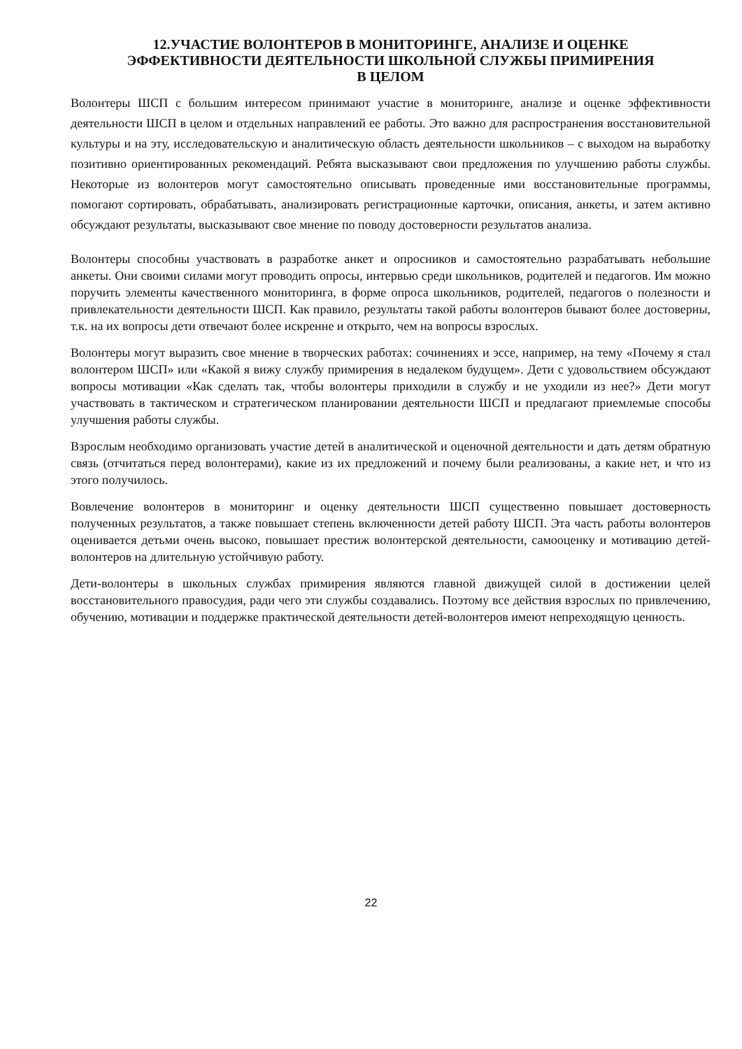12.УЧАСТИЕ ВОЛОНТЕРОВ В МОНИТОРИНГЕ, АНАЛИЗЕ И ОЦЕНКЕ
ЭФФЕКТИВНОСТИ ДЕЯТЕЛЬНОСТИ ШКОЛЬНОЙ СЛУЖБЫ ПРИМИРЕНИЯ
В ЦЕЛОМ
Волонтеры ШСП с большим интересом принимают участие в мониторинге, анализе и оценке эффективности деятельности ШСП в целом и отдельных направлений ее работы. Это важно для распространения восстановительной культуры и на эту, исследовательскую и аналитическую область деятельности школьников – с выходом на выработку позитивно ориентированных рекомендаций. Ребята высказывают свои предложения по улучшению работы службы. Некоторые из волонтеров могут самостоятельно описывать проведенные ими восстановительные программы, помогают сортировать, обрабатывать, анализировать регистрационные карточки, описания, анкеты, и затем активно обсуждают результаты, высказывают свое мнение по поводу достоверности результатов анализа.
Волонтеры способны участвовать в разработке анкет и опросников и самостоятельно разрабатывать небольшие анкеты. Они своими силами могут проводить опросы, интервью среди школьников, родителей и педагогов. Им можно поручить элементы качественного мониторинга, в форме опроса школьников, родителей, педагогов о полезности и привлекательности деятельности ШСП. Как правило, результаты такой работы волонтеров бывают более достоверны, т.к. на их вопросы дети отвечают более искренне и открыто, чем на вопросы взрослых.
Волонтеры могут выразить свое мнение в творческих работах: сочинениях и эссе, например, на тему «Почему я стал волонтером ШСП» или «Какой я вижу службу примирения в недалеком будущем». Дети с удовольствием обсуждают вопросы мотивации «Как сделать так, чтобы волонтеры приходили в службу и не уходили из нее?» Дети могут участвовать в тактическом и стратегическом планировании деятельности ШСП и предлагают приемлемые способы улучшения работы службы.
Взрослым необходимо организовать участие детей в аналитической и оценочной деятельности и дать детям обратную связь (отчитаться перед волонтерами), какие из их предложений и почему были реализованы, а какие нет, и что из этого получилось.
Вовлечение волонтеров в мониторинг и оценку деятельности ШСП существенно повышает достоверность полученных результатов, а также повышает степень включенности детей работу ШСП. Эта часть работы волонтеров оценивается детьми очень высоко, повышает престиж волонтерской деятельности, самооценку и мотивацию детей-волонтеров на длительную устойчивую работу.
Дети-волонтеры в школьных службах примирения являются главной движущей силой в достижении целей восстановительного правосудия, ради чего эти службы создавались. Поэтому все действия взрослых по привлечению, обучению, мотивации и поддержке практической деятельности детей-волонтеров имеют непреходящую ценность.
22